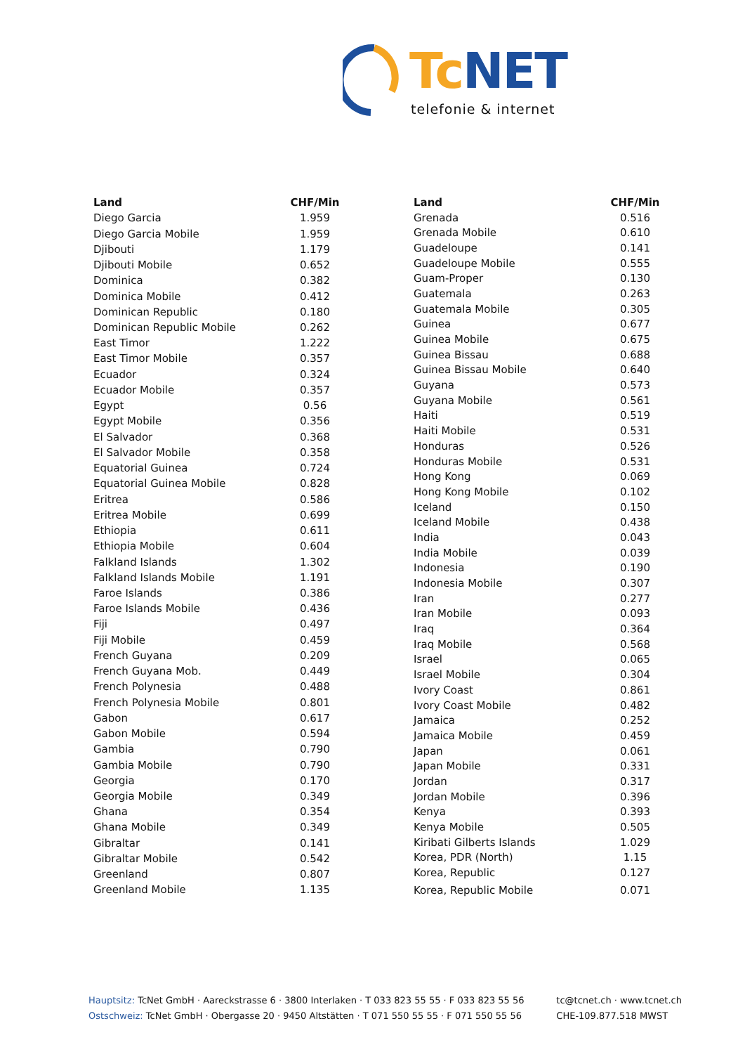Tc NET
telefonie & internet
| Land | CHF/Min |
| --- | --- |
| Diego Garcia | 1.959 |
| Diego Garcia Mobile | 1.959 |
| Djibouti | 1.179 |
| Djibouti Mobile | 0.652 |
| Dominica | 0.382 |
| Dominica Mobile | 0.412 |
| Dominican Republic | 0.180 |
| Dominican Republic Mobile | 0.262 |
| East Timor | 1.222 |
| East Timor Mobile | 0.357 |
| Ecuador | 0.324 |
| Ecuador Mobile | 0.357 |
| Egypt | 0.56 |
| Egypt Mobile | 0.356 |
| El Salvador | 0.368 |
| El Salvador Mobile | 0.358 |
| Equatorial Guinea | 0.724 |
| Equatorial Guinea Mobile | 0.828 |
| Eritrea | 0.586 |
| Eritrea Mobile | 0.699 |
| Ethiopia | 0.611 |
| Ethiopia Mobile | 0.604 |
| Falkland Islands | 1.302 |
| Falkland Islands Mobile | 1.191 |
| Faroe Islands | 0.386 |
| Faroe Islands Mobile | 0.436 |
| Fiji | 0.497 |
| Fiji Mobile | 0.459 |
| French Guyana | 0.209 |
| French Guyana Mob. | 0.449 |
| French Polynesia | 0.488 |
| French Polynesia Mobile | 0.801 |
| Gabon | 0.617 |
| Gabon Mobile | 0.594 |
| Gambia | 0.790 |
| Gambia Mobile | 0.790 |
| Georgia | 0.170 |
| Georgia Mobile | 0.349 |
| Ghana | 0.354 |
| Ghana Mobile | 0.349 |
| Gibraltar | 0.141 |
| Gibraltar Mobile | 0.542 |
| Greenland | 0.807 |
| Greenland Mobile | 1.135 |
| Land | CHF/Min |
| --- | --- |
| Grenada | 0.516 |
| Grenada Mobile | 0.610 |
| Guadeloupe | 0.141 |
| Guadeloupe Mobile | 0.555 |
| Guam-Proper | 0.130 |
| Guatemala | 0.263 |
| Guatemala Mobile | 0.305 |
| Guinea | 0.677 |
| Guinea Mobile | 0.675 |
| Guinea Bissau | 0.688 |
| Guinea Bissau Mobile | 0.640 |
| Guyana | 0.573 |
| Guyana Mobile | 0.561 |
| Haiti | 0.519 |
| Haiti Mobile | 0.531 |
| Honduras | 0.526 |
| Honduras Mobile | 0.531 |
| Hong Kong | 0.069 |
| Hong Kong Mobile | 0.102 |
| Iceland | 0.150 |
| Iceland Mobile | 0.438 |
| India | 0.043 |
| India Mobile | 0.039 |
| Indonesia | 0.190 |
| Indonesia Mobile | 0.307 |
| Iran | 0.277 |
| Iran Mobile | 0.093 |
| Iraq | 0.364 |
| Iraq Mobile | 0.568 |
| Israel | 0.065 |
| Israel Mobile | 0.304 |
| Ivory Coast | 0.861 |
| Ivory Coast Mobile | 0.482 |
| Jamaica | 0.252 |
| Jamaica Mobile | 0.459 |
| Japan | 0.061 |
| Japan Mobile | 0.331 |
| Jordan | 0.317 |
| Jordan Mobile | 0.396 |
| Kenya | 0.393 |
| Kenya Mobile | 0.505 |
| Kiribati Gilberts Islands | 1.029 |
| Korea, PDR (North) | 1.15 |
| Korea, Republic | 0.127 |
| Korea, Republic Mobile | 0.071 |
Hauptsitz: TcNet GmbH · Aareckstrasse 6 · 3800 Interlaken · T 033 823 55 55 · F 033 823 55 56
Ostschweiz: TcNet GmbH · Obergasse 20 · 9450 Altstätten · T 071 550 55 55 · F 071 550 55 56
tc@tcnet.ch · www.tcnet.ch
CHE-109.877.518 MWST